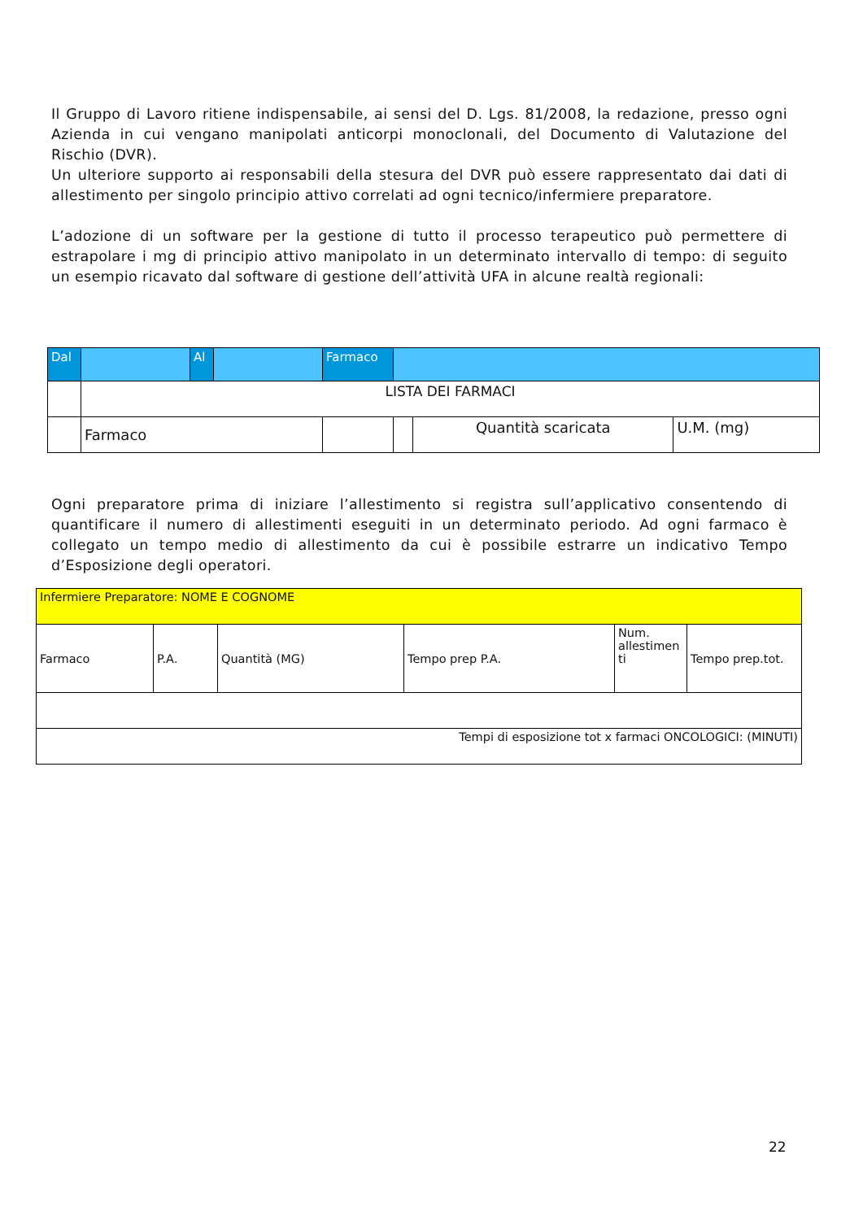Il Gruppo di Lavoro ritiene indispensabile, ai sensi del D. Lgs. 81/2008, la redazione, presso ogni Azienda in cui vengano manipolati anticorpi monoclonali, del Documento di Valutazione del Rischio (DVR).
Un ulteriore supporto ai responsabili della stesura del DVR può essere rappresentato dai dati di allestimento per singolo principio attivo correlati ad ogni tecnico/infermiere preparatore.
L’adozione di un software per la gestione di tutto il processo terapeutico può permettere di estrapolare i mg di principio attivo manipolato in un determinato intervallo di tempo: di seguito un esempio ricavato dal software di gestione dell’attività UFA in alcune realtà regionali:
| Dal | | Al | | Farmaco | | | |
| | LISTA DEI FARMACI | | | | | | |
| | Farmaco | | | | | Quantità scaricata | U.M. (mg) |
Ogni preparatore prima di iniziare l’allestimento si registra sull’applicativo consentendo di quantificare il numero di allestimenti eseguiti in un determinato periodo. Ad ogni farmaco è collegato un tempo medio di allestimento da cui è possibile estrarre un indicativo Tempo d’Esposizione degli operatori.
| Infermiere Preparatore: NOME E COGNOME | | | | | |
| Farmaco | P.A. | Quantità (MG) | Tempo prep P.A. | Num. allestimen ti | Tempo prep.tot. |
| Tempi di esposizione tot x farmaci ONCOLOGICI: (MINUTI) | | | | | |
22